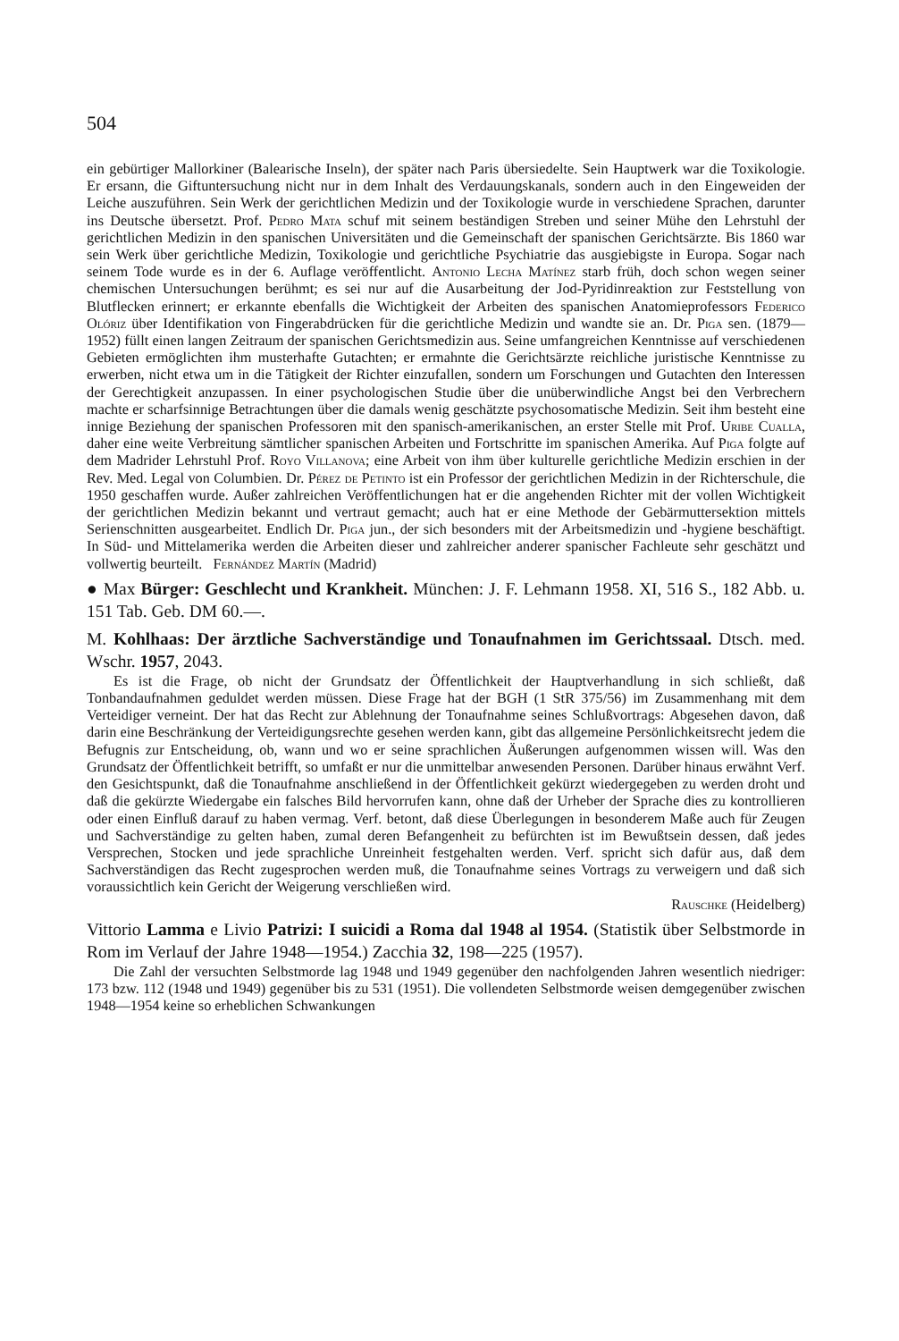504
ein gebürtiger Mallorkiner (Balearische Inseln), der später nach Paris übersiedelte. Sein Hauptwerk war die Toxikologie. Er ersann, die Giftuntersuchung nicht nur in dem Inhalt des Verdauungskanals, sondern auch in den Eingeweiden der Leiche auszuführen. Sein Werk der gerichtlichen Medizin und der Toxikologie wurde in verschiedene Sprachen, darunter ins Deutsche übersetzt. Prof. Pedro Mata schuf mit seinem beständigen Streben und seiner Mühe den Lehrstuhl der gerichtlichen Medizin in den spanischen Universitäten und die Gemeinschaft der spanischen Gerichtsärzte. Bis 1860 war sein Werk über gerichtliche Medizin, Toxikologie und gerichtliche Psychiatrie das ausgiebigste in Europa. Sogar nach seinem Tode wurde es in der 6. Auflage veröffentlicht. Antonio Lecha Matínez starb früh, doch schon wegen seiner chemischen Untersuchungen berühmt; es sei nur auf die Ausarbeitung der Jod-Pyridinreaktion zur Feststellung von Blutflecken erinnert; er erkannte ebenfalls die Wichtigkeit der Arbeiten des spanischen Anatomieprofessors Federico Olóriz über Identifikation von Fingerabdrücken für die gerichtliche Medizin und wandte sie an. Dr. Piga sen. (1879—1952) füllt einen langen Zeitraum der spanischen Gerichtsmedizin aus. Seine umfangreichen Kenntnisse auf verschiedenen Gebieten ermöglichten ihm musterhafte Gutachten; er ermahnte die Gerichtsärzte reichliche juristische Kenntnisse zu erwerben, nicht etwa um in die Tätigkeit der Richter einzufallen, sondern um Forschungen und Gutachten den Interessen der Gerechtigkeit anzupassen. In einer psychologischen Studie über die unüberwindliche Angst bei den Verbrechern machte er scharfsinnige Betrachtungen über die damals wenig geschätzte psychosomatische Medizin. Seit ihm besteht eine innige Beziehung der spanischen Professoren mit den spanisch-amerikanischen, an erster Stelle mit Prof. Uribe Cualla, daher eine weite Verbreitung sämtlicher spanischen Arbeiten und Fortschritte im spanischen Amerika. Auf Piga folgte auf dem Madrider Lehrstuhl Prof. Royo Villanova; eine Arbeit von ihm über kulturelle gerichtliche Medizin erschien in der Rev. Med. Legal von Columbien. Dr. Pérez de Petinto ist ein Professor der gerichtlichen Medizin in der Richterschule, die 1950 geschaffen wurde. Außer zahlreichen Veröffentlichungen hat er die angehenden Richter mit der vollen Wichtigkeit der gerichtlichen Medizin bekannt und vertraut gemacht; auch hat er eine Methode der Gebärmuttersektion mittels Serienschnitten ausgearbeitet. Endlich Dr. Piga jun., der sich besonders mit der Arbeitsmedizin und -hygiene beschäftigt. In Süd- und Mittelamerika werden die Arbeiten dieser und zahlreicher anderer spanischer Fachleute sehr geschätzt und vollwertig beurteilt. Fernández Martín (Madrid)
● Max Bürger: Geschlecht und Krankheit. München: J. F. Lehmann 1958. XI, 516 S., 182 Abb. u. 151 Tab. Geb. DM 60.—.
M. Kohlhaas: Der ärztliche Sachverständige und Tonaufnahmen im Gerichtssaal. Dtsch. med. Wschr. 1957, 2043.
Es ist die Frage, ob nicht der Grundsatz der Öffentlichkeit der Hauptverhandlung in sich schließt, daß Tonbandaufnahmen geduldet werden müssen. Diese Frage hat der BGH (1 StR 375/56) im Zusammenhang mit dem Verteidiger verneint. Der hat das Recht zur Ablehnung der Tonaufnahme seines Schlußvortrags: Abgesehen davon, daß darin eine Beschränkung der Verteidigungsrechte gesehen werden kann, gibt das allgemeine Persönlichkeitsrecht jedem die Befugnis zur Entscheidung, ob, wann und wo er seine sprachlichen Äußerungen aufgenommen wissen will. Was den Grundsatz der Öffentlichkeit betrifft, so umfaßt er nur die unmittelbar anwesenden Personen. Darüber hinaus erwähnt Verf. den Gesichtspunkt, daß die Tonaufnahme anschließend in der Öffentlichkeit gekürzt wiedergegeben zu werden droht und daß die gekürzte Wiedergabe ein falsches Bild hervorrufen kann, ohne daß der Urheber der Sprache dies zu kontrollieren oder einen Einfluß darauf zu haben vermag. Verf. betont, daß diese Überlegungen in besonderem Maße auch für Zeugen und Sachverständige zu gelten haben, zumal deren Befangenheit zu befürchten ist im Bewußtsein dessen, daß jedes Versprechen, Stocken und jede sprachliche Unreinheit festgehalten werden. Verf. spricht sich dafür aus, daß dem Sachverständigen das Recht zugesprochen werden muß, die Tonaufnahme seines Vortrags zu verweigern und daß sich voraussichtlich kein Gericht der Weigerung verschließen wird.
Rauschke (Heidelberg)
Vittorio Lamma e Livio Patrizi: I suicidi a Roma dal 1948 al 1954. (Statistik über Selbstmorde in Rom im Verlauf der Jahre 1948—1954.) Zacchia 32, 198—225 (1957).
Die Zahl der versuchten Selbstmorde lag 1948 und 1949 gegenüber den nachfolgenden Jahren wesentlich niedriger: 173 bzw. 112 (1948 und 1949) gegenüber bis zu 531 (1951). Die vollendeten Selbstmorde weisen demgegenüber zwischen 1948—1954 keine so erheblichen Schwankungen